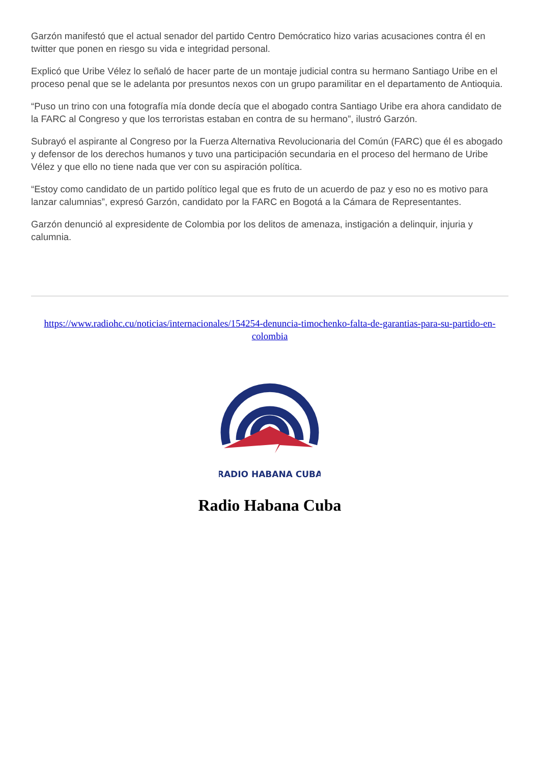Garzón manifestó que el actual senador del partido Centro Demócratico hizo varias acusaciones contra él en twitter que ponen en riesgo su vida e integridad personal.
Explicó que Uribe Vélez lo señaló de hacer parte de un montaje judicial contra su hermano Santiago Uribe en el proceso penal que se le adelanta por presuntos nexos con un grupo paramilitar en el departamento de Antioquia.
“Puso un trino con una fotografía mía donde decía que el abogado contra Santiago Uribe era ahora candidato de la FARC al Congreso y que los terroristas estaban en contra de su hermano”, ilustró Garzón.
Subrayó el aspirante al Congreso por la Fuerza Alternativa Revolucionaria del Común (FARC) que él es abogado y defensor de los derechos humanos y tuvo una participación secundaria en el proceso del hermano de Uribe Vélez y que ello no tiene nada que ver con su aspiración política.
“Estoy como candidato de un partido político legal que es fruto de un acuerdo de paz y eso no es motivo para lanzar calumnias”, expresó Garzón, candidato por la FARC en Bogotá a la Cámara de Representantes.
Garzón denunció al expresidente de Colombia por los delitos de amenaza, instigación a delinquir, injuria y calumnia.
https://www.radiohc.cu/noticias/internacionales/154254-denuncia-timochenko-falta-de-garantias-para-su-partido-en-colombia
RADIO HABANA CUBA
Radio Habana Cuba